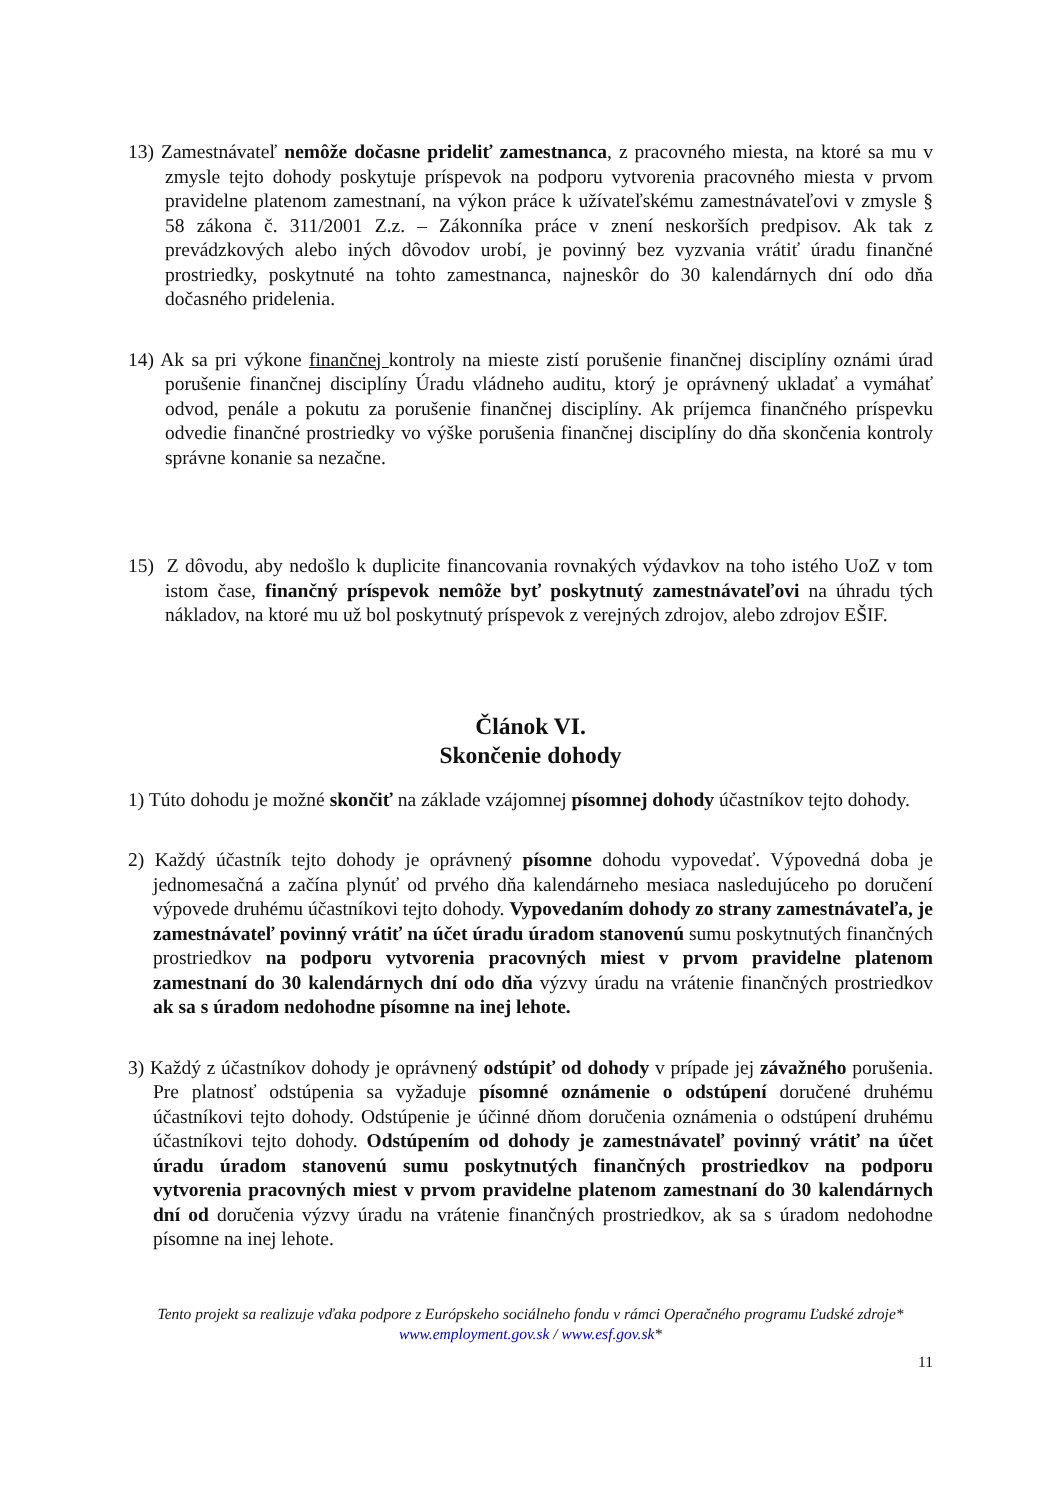13) Zamestnávateľ nemôže dočasne prideliť zamestnanca, z pracovného miesta, na ktoré sa mu v zmysle tejto dohody poskytuje príspevok na podporu vytvorenia pracovného miesta v prvom pravidelne platenom zamestnaní, na výkon práce k užívateľskému zamestnávateľovi v zmysle § 58 zákona č. 311/2001 Z.z. – Zákonníka práce v znení neskorších predpisov. Ak tak z prevádzkových alebo iných dôvodov urobí, je povinný bez vyzvania vrátiť úradu finančné prostriedky, poskytnuté na tohto zamestnanca, najneskôr do 30 kalendárnych dní odo dňa dočasného pridelenia.
14) Ak sa pri výkone finančnej kontroly na mieste zistí porušenie finančnej disciplíny oznámi úrad porušenie finančnej disciplíny Úradu vládneho auditu, ktorý je oprávnený ukladať a vymáhať odvod, penále a pokutu za porušenie finančnej disciplíny. Ak príjemca finančného príspevku odvedie finančné prostriedky vo výške porušenia finančnej disciplíny do dňa skončenia kontroly správne konanie sa nezačne.
15) Z dôvodu, aby nedošlo k duplicite financovania rovnakých výdavkov na toho istého UoZ v tom istom čase, finančný príspevok nemôže byť poskytnutý zamestnávateľovi na úhradu tých nákladov, na ktoré mu už bol poskytnutý príspevok z verejných zdrojov, alebo zdrojov EŠIF.
Článok VI.
Skončenie dohody
1) Túto dohodu je možné skončiť na základe vzájomnej písomnej dohody účastníkov tejto dohody.
2) Každý účastník tejto dohody je oprávnený písomne dohodu vypovedať. Výpovedná doba je jednomesačná a začína plynúť od prvého dňa kalendárneho mesiaca nasledujúceho po doručení výpovede druhému účastníkovi tejto dohody. Vypovedaním dohody zo strany zamestnávateľa, je zamestnávateľ povinný vrátiť na účet úradu úradom stanovenú sumu poskytnutých finančných prostriedkov na podporu vytvorenia pracovných miest v prvom pravidelne platenom zamestnaní do 30 kalendárnych dní odo dňa výzvy úradu na vrátenie finančných prostriedkov ak sa s úradom nedohodne písomne na inej lehote.
3) Každý z účastníkov dohody je oprávnený odstúpiť od dohody v prípade jej závažného porušenia. Pre platnosť odstúpenia sa vyžaduje písomné oznámenie o odstúpení doručené druhému účastníkovi tejto dohody. Odstúpenie je účinné dňom doručenia oznámenia o odstúpení druhému účastníkovi tejto dohody. Odstúpením od dohody je zamestnávateľ povinný vrátiť na účet úradu úradom stanovenú sumu poskytnutých finančných prostriedkov na podporu vytvorenia pracovných miest v prvom pravidelne platenom zamestnaní do 30 kalendárnych dní od doručenia výzvy úradu na vrátenie finančných prostriedkov, ak sa s úradom nedohodne písomne na inej lehote.
Tento projekt sa realizuje vďaka podpore z Európskeho sociálneho fondu v rámci Operačného programu Ľudské zdroje*
www.employment.gov.sk / www.esf.gov.sk*
11